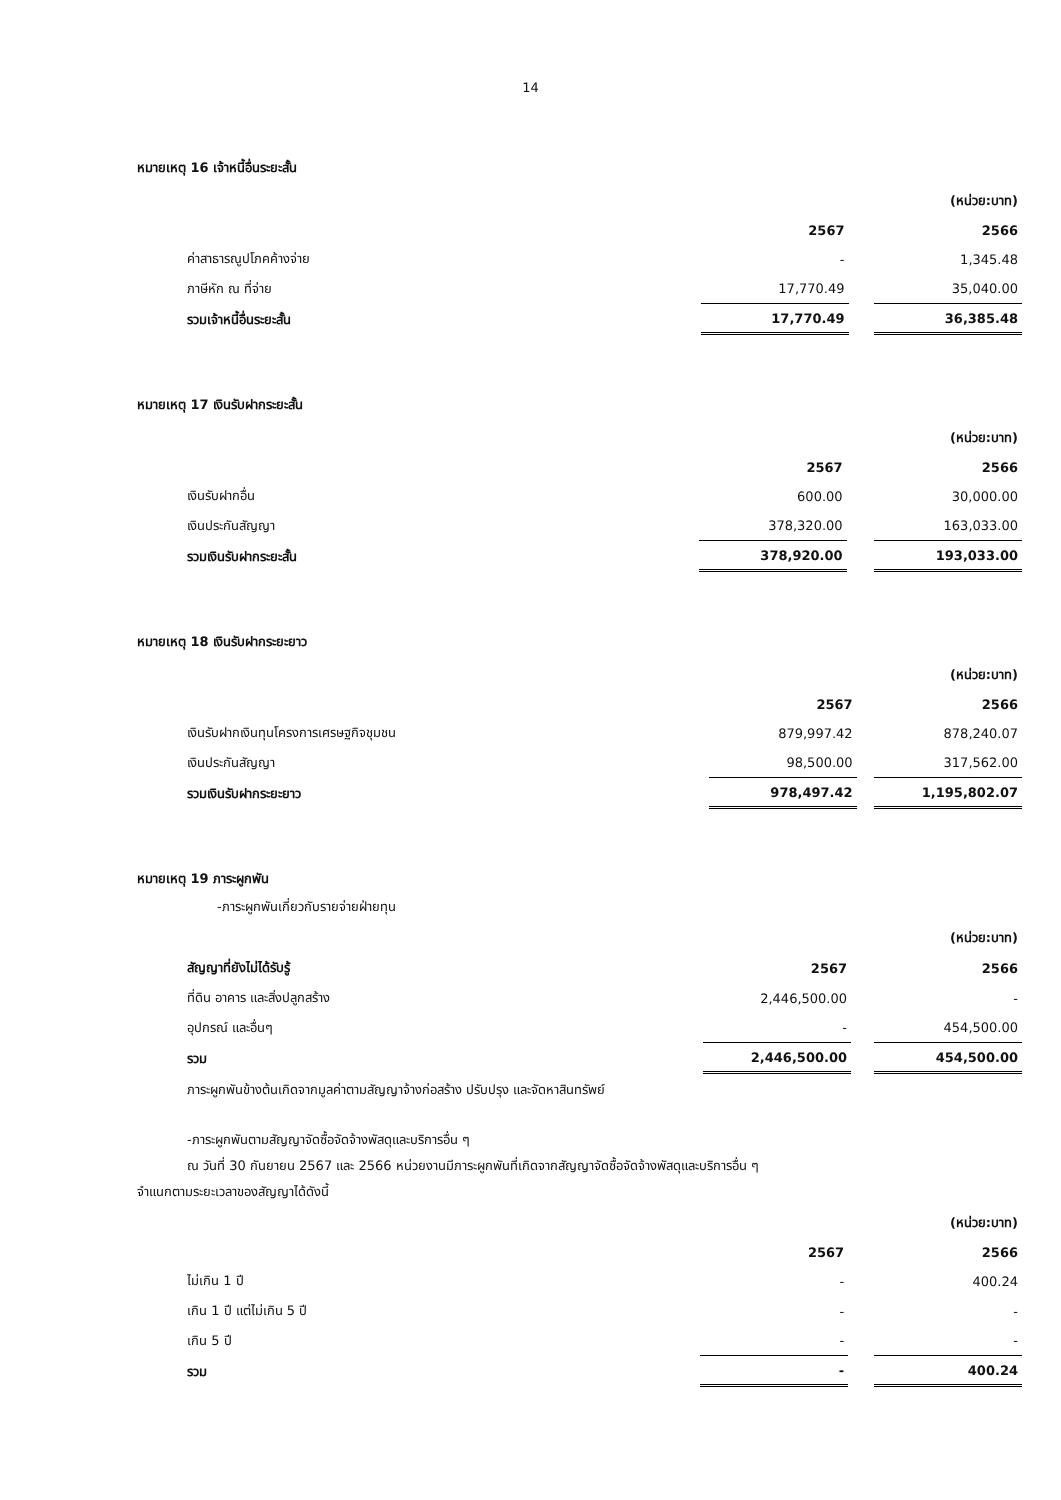14
หมายเหตุ 16 เจ้าหนี้อื่นระยะสั้น
| | | | (หน่วย:บาท) |
| | 2567 | | 2566 |
| ค่าสาธารณูปโภคค้างจ่าย | - | | 1,345.48 |
| ภาษีหัก ณ ที่จ่าย | 17,770.49 | | 35,040.00 |
| รวมเจ้าหนี้อื่นระยะสั้น | 17,770.49 | | 36,385.48 |
หมายเหตุ 17 เงินรับฝากระยะสั้น
| | | | (หน่วย:บาท) |
| | 2567 | | 2566 |
| เงินรับฝากอื่น | 600.00 | | 30,000.00 |
| เงินประกันสัญญา | 378,320.00 | | 163,033.00 |
| รวมเงินรับฝากระยะสั้น | 378,920.00 | | 193,033.00 |
หมายเหตุ 18 เงินรับฝากระยะยาว
| | | | (หน่วย:บาท) |
| | 2567 | | 2566 |
| เงินรับฝากเงินทุนโครงการเศรษฐกิจชุมชน | 879,997.42 | | 878,240.07 |
| เงินประกันสัญญา | 98,500.00 | | 317,562.00 |
| รวมเงินรับฝากระยะยาว | 978,497.42 | | 1,195,802.07 |
หมายเหตุ 19 ภาระผูกพัน
-ภาระผูกพันเกี่ยวกับรายจ่ายฝ่ายทุน
| | | | (หน่วย:บาท) |
| สัญญาที่ยังไม่ได้รับรู้ | 2567 | | 2566 |
| ที่ดิน อาคาร และสิ่งปลูกสร้าง | 2,446,500.00 | | - |
| อุปกรณ์ และอื่นๆ | - | | 454,500.00 |
| รวม | 2,446,500.00 | | 454,500.00 |
ภาระผูกพันข้างต้นเกิดจากมูลค่าตามสัญญาจ้างก่อสร้าง ปรับปรุง และจัดหาสินทรัพย์
-ภาระผูกพันตามสัญญาจัดซื้อจัดจ้างพัสดุและบริการอื่น ๆ
ณ วันที่ 30 กันยายน 2567 และ 2566 หน่วยงานมีภาระผูกพันที่เกิดจากสัญญาจัดซื้อจัดจ้างพัสดุและบริการอื่น ๆ
จำแนกตามระยะเวลาของสัญญาได้ดังนี้
| | | | (หน่วย:บาท) |
| | 2567 | | 2566 |
| ไม่เกิน 1 ปี | - | | 400.24 |
| เกิน 1 ปี แต่ไม่เกิน 5 ปี | - | | - |
| เกิน 5 ปี | - | | - |
| รวม | - | | 400.24 |